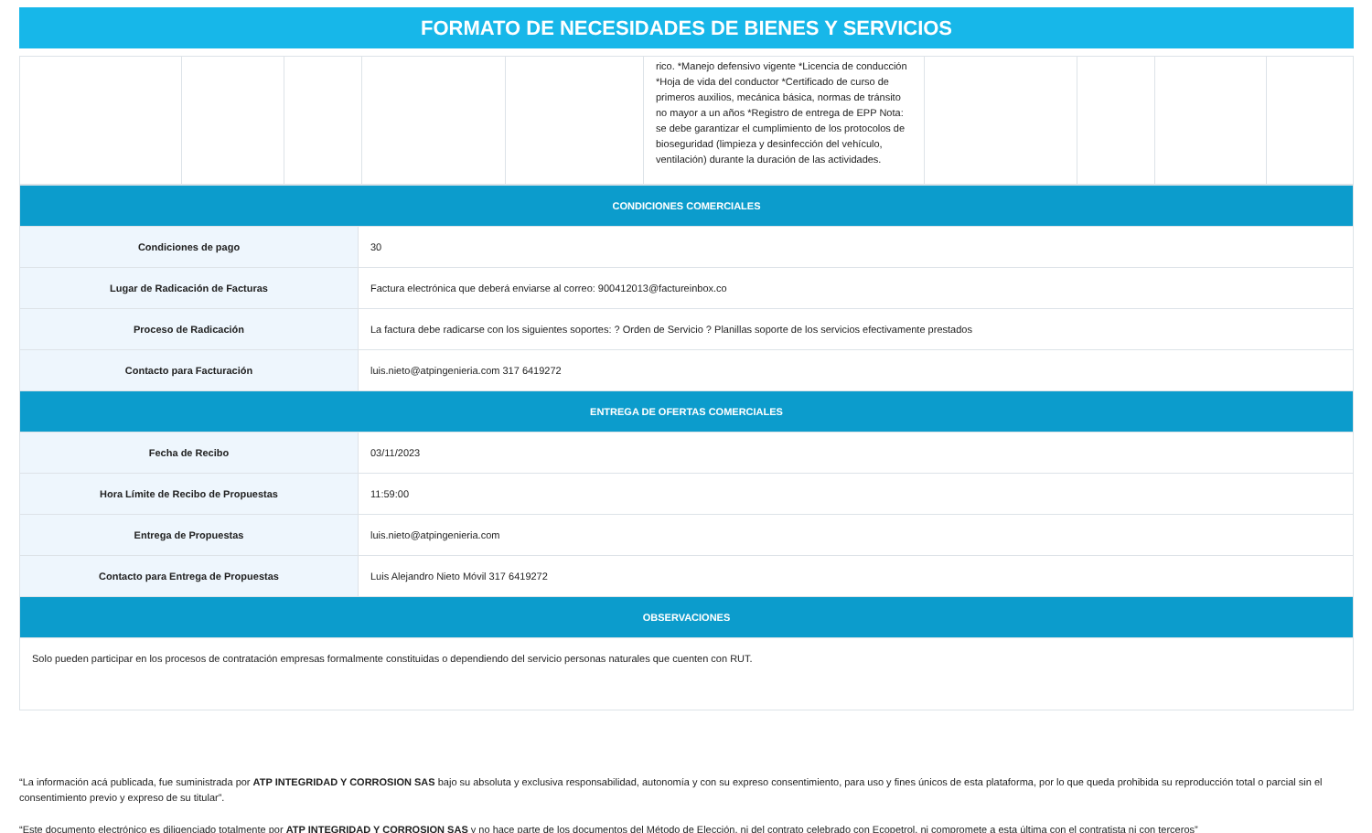FORMATO DE NECESIDADES DE BIENES Y SERVICIOS
| | | | | | rico. *Manejo defensivo vigente *Licencia de conducción *Hoja de vida del conductor *Certificado de curso de primeros auxilios, mecánica básica, normas de tránsito no mayor a un años *Registro de entrega de EPP Nota: se debe garantizar el cumplimiento de los protocolos de bioseguridad (limpieza y desinfección del vehículo, ventilación) durante la duración de las actividades. | | | | |
| CONDICIONES COMERCIALES | |
| Condiciones de pago | 30 |
| Lugar de Radicación de Facturas | Factura electrónica que deberá enviarse al correo: 900412013@factureinbox.co |
| Proceso de Radicación | La factura debe radicarse con los siguientes soportes: ? Orden de Servicio ? Planillas soporte de los servicios efectivamente prestados |
| Contacto para Facturación | luis.nieto@atpingenieria.com 317 6419272 |
| ENTREGA DE OFERTAS COMERCIALES | |
| Fecha de Recibo | 03/11/2023 |
| Hora Límite de Recibo de Propuestas | 11:59:00 |
| Entrega de Propuestas | luis.nieto@atpingenieria.com |
| Contacto para Entrega de Propuestas | Luis Alejandro Nieto Móvil 317 6419272 |
| OBSERVACIONES | |
| Solo pueden participar en los procesos de contratación empresas formalmente constituidas o dependiendo del servicio personas naturales que cuenten con RUT. | |
“La información acá publicada, fue suministrada por ATP INTEGRIDAD Y CORROSION SAS bajo su absoluta y exclusiva responsabilidad, autonomía y con su expreso consentimiento, para uso y fines únicos de esta plataforma, por lo que queda prohibida su reproducción total o parcial sin el consentimiento previo y expreso de su titular”.
“Este documento electrónico es diligenciado totalmente por ATP INTEGRIDAD Y CORROSION SAS y no hace parte de los documentos del Método de Elección, ni del contrato celebrado con Ecopetrol, ni compromete a esta última con el contratista ni con terceros”